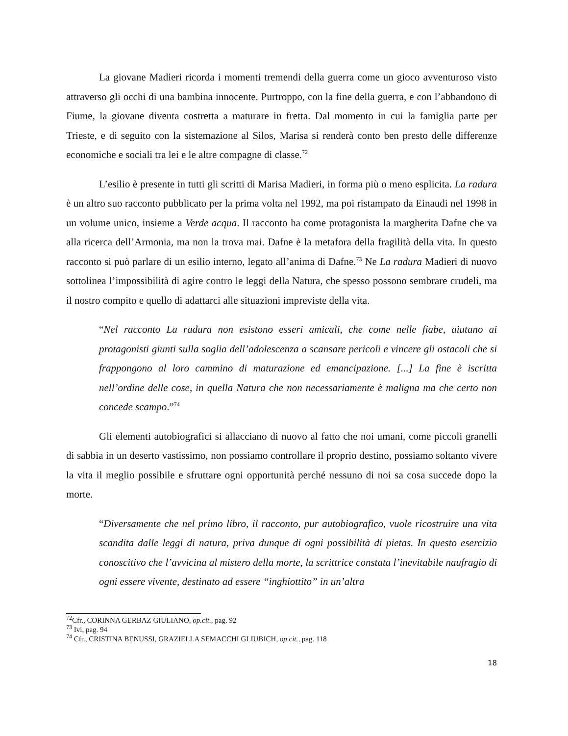La giovane Madieri ricorda i momenti tremendi della guerra come un gioco avventuroso visto attraverso gli occhi di una bambina innocente. Purtroppo, con la fine della guerra, e con l’abbandono di Fiume, la giovane diventa costretta a maturare in fretta. Dal momento in cui la famiglia parte per Trieste, e di seguito con la sistemazione al Silos, Marisa si renderà conto ben presto delle differenze economiche e sociali tra lei e le altre compagne di classe.<sup>72</sup>
L’esilio è presente in tutti gli scritti di Marisa Madieri, in forma più o meno esplicita. La radura è un altro suo racconto pubblicato per la prima volta nel 1992, ma poi ristampato da Einaudi nel 1998 in un volume unico, insieme a Verde acqua. Il racconto ha come protagonista la margherita Dafne che va alla ricerca dell’Armonia, ma non la trova mai. Dafne è la metafora della fragilità della vita. In questo racconto si può parlare di un esilio interno, legato all’anima di Dafne.<sup>73</sup> Ne La radura Madieri di nuovo sottolinea l’impossibilità di agire contro le leggi della Natura, che spesso possono sembrare crudeli, ma il nostro compito e quello di adattarci alle situazioni impreviste della vita.
“Nel racconto La radura non esistono esseri amicali, che come nelle fiabe, aiutano ai protagonisti giunti sulla soglia dell’adolescenza a scansare pericoli e vincere gli ostacoli che si frappongono al loro cammino di maturazione ed emancipazione. [...] La fine è iscritta nell’ordine delle cose, in quella Natura che non necessariamente è maligna ma che certo non concede scampo.”<sup>74</sup>
Gli elementi autobiografici si allacciano di nuovo al fatto che noi umani, come piccoli granelli di sabbia in un deserto vastissimo, non possiamo controllare il proprio destino, possiamo soltanto vivere la vita il meglio possibile e sfruttare ogni opportunità perché nessuno di noi sa cosa succede dopo la morte.
“Diversamente che nel primo libro, il racconto, pur autobiografico, vuole ricostruire una vita scandita dalle leggi di natura, priva dunque di ogni possibilità di pietas. In questo esercizio conoscitivo che l’avvicina al mistero della morte, la scrittrice constata l’inevitabile naufragio di ogni essere vivente, destinato ad essere “inghiottito” in un’altra
<sup>72</sup> Cfr., CORINNA GERBAZ GIULIANO, op.cit., pag. 92
<sup>73</sup> Ivi, pag. 94
<sup>74</sup> Cfr., CRISTINA BENUSSI, GRAZIELLA SEMACCHI GLIUBICH, op.cit., pag. 118
18